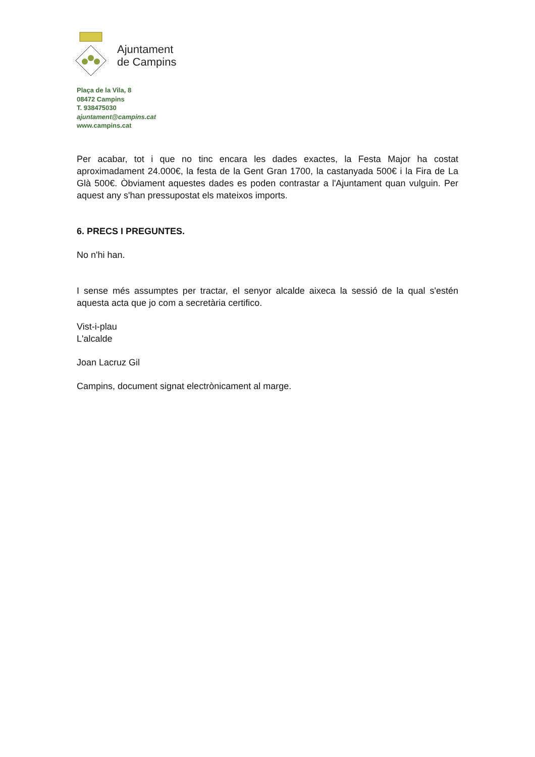Ajuntament
de Campins
Plaça de la Vila, 8
08472 Campins
T. 938475030
ajuntament@campins.cat
www.campins.cat
Per acabar, tot i que no tinc encara les dades exactes, la Festa Major ha costat aproximadament 24.000€, la festa de la Gent Gran 1700, la castanyada 500€ i la Fira de La Glà 500€. Òbviament aquestes dades es poden contrastar a l'Ajuntament quan vulguin. Per aquest any s'han pressupostat els mateixos imports.
6. PRECS I PREGUNTES.
No n'hi han.
I sense més assumptes per tractar, el senyor alcalde aixeca la sessió de la qual s'estén aquesta acta que jo com a secretària certifico.
Vist-i-plau
L'alcalde
Joan Lacruz Gil
Campins, document signat electrònicament al marge.